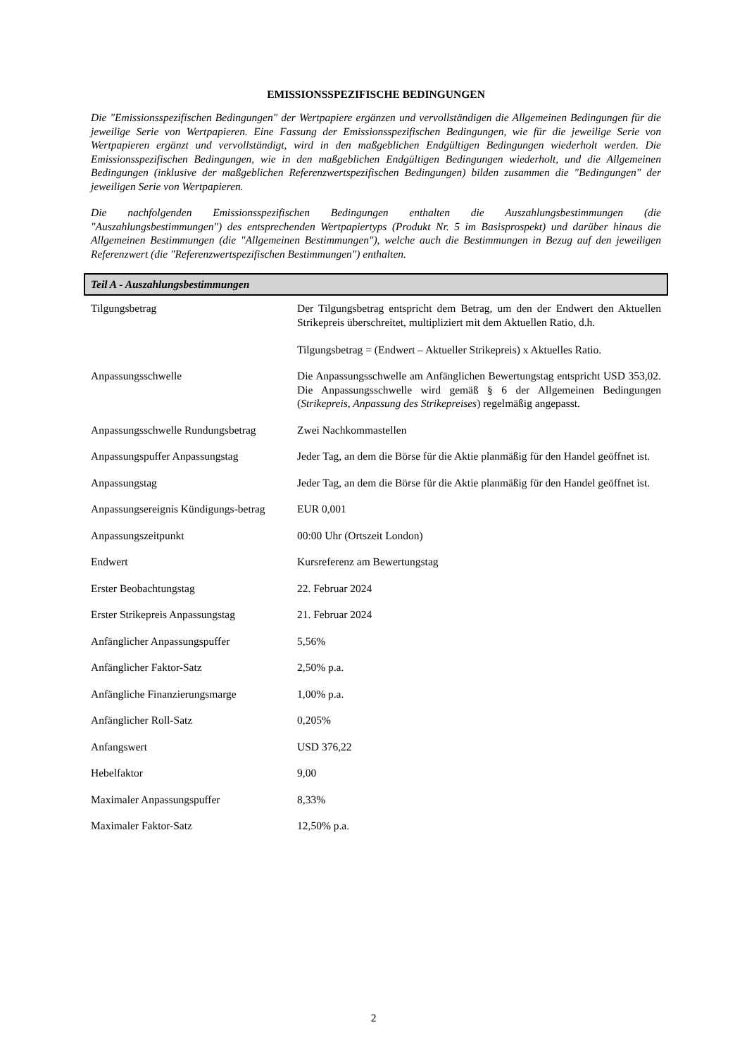EMISSIONSSPEZIFISCHE BEDINGUNGEN
Die "Emissionsspezifischen Bedingungen" der Wertpapiere ergänzen und vervollständigen die Allgemeinen Bedingungen für die jeweilige Serie von Wertpapieren. Eine Fassung der Emissionsspezifischen Bedingungen, wie für die jeweilige Serie von Wertpapieren ergänzt und vervollständigt, wird in den maßgeblichen Endgültigen Bedingungen wiederholt werden. Die Emissionsspezifischen Bedingungen, wie in den maßgeblichen Endgültigen Bedingungen wiederholt, und die Allgemeinen Bedingungen (inklusive der maßgeblichen Referenzwertspezifischen Bedingungen) bilden zusammen die "Bedingungen" der jeweiligen Serie von Wertpapieren.
Die nachfolgenden Emissionsspezifischen Bedingungen enthalten die Auszahlungsbestimmungen (die "Auszahlungsbestimmungen") des entsprechenden Wertpapiertyps (Produkt Nr. 5 im Basisprospekt) und darüber hinaus die Allgemeinen Bestimmungen (die "Allgemeinen Bestimmungen"), welche auch die Bestimmungen in Bezug auf den jeweiligen Referenzwert (die "Referenzwertspezifischen Bestimmungen") enthalten.
Teil A - Auszahlungsbestimmungen
| Tilgungsbetrag | Der Tilgungsbetrag entspricht dem Betrag, um den der Endwert den Aktuellen Strikepreis überschreitet, multipliziert mit dem Aktuellen Ratio, d.h. Tilgungsbetrag = (Endwert – Aktueller Strikepreis) x Aktuelles Ratio. |
| Anpassungsschwelle | Die Anpassungsschwelle am Anfänglichen Bewertungstag entspricht USD 353,02. Die Anpassungsschwelle wird gemäß § 6 der Allgemeinen Bedingungen ( Strikepreis, Anpassung des Strikepreises ) regelmäßig angepasst. |
| Anpassungsschwelle Rundungsbetrag | Zwei Nachkommastellen |
| Anpassungspuffer Anpassungstag | Jeder Tag, an dem die Börse für die Aktie planmäßig für den Handel geöffnet ist. |
| Anpassungstag | Jeder Tag, an dem die Börse für die Aktie planmäßig für den Handel geöffnet ist. |
| Anpassungsereignis Kündigungs-betrag | EUR 0,001 |
| Anpassungszeitpunkt | 00:00 Uhr (Ortszeit London) |
| Endwert | Kursreferenz am Bewertungstag |
| Erster Beobachtungstag | 22. Februar 2024 |
| Erster Strikepreis Anpassungstag | 21. Februar 2024 |
| Anfänglicher Anpassungspuffer | 5,56% |
| Anfänglicher Faktor-Satz | 2,50% p.a. |
| Anfängliche Finanzierungsmarge | 1,00% p.a. |
| Anfänglicher Roll-Satz | 0,205% |
| Anfangswert | USD 376,22 |
| Hebelfaktor | 9,00 |
| Maximaler Anpassungspuffer | 8,33% |
| Maximaler Faktor-Satz | 12,50% p.a. |
2